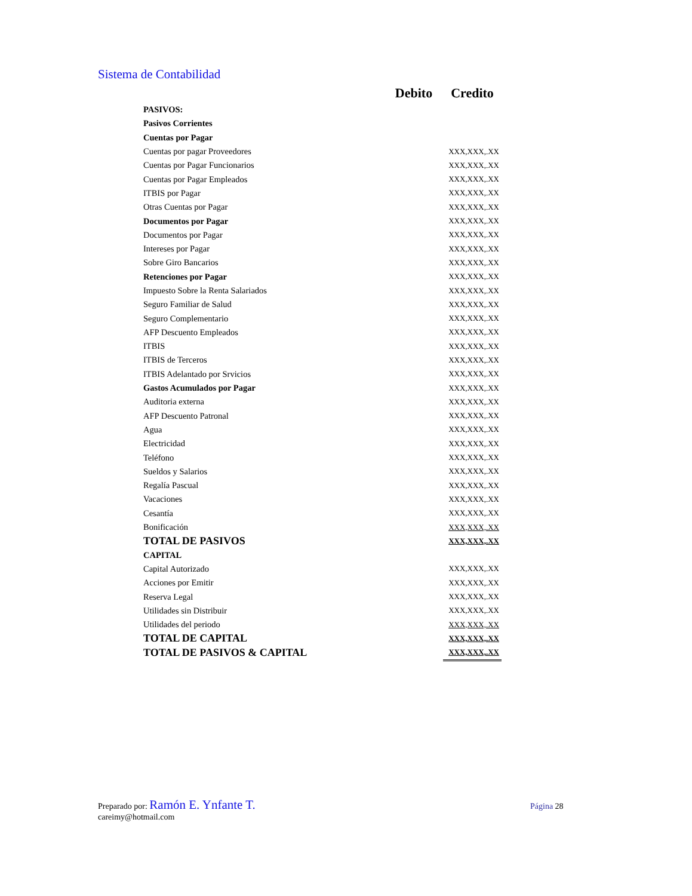Sistema de Contabilidad
| | Debito | Credito |
| --- | --- | --- |
| PASIVOS: | | |
| Pasivos Corrientes | | |
| Cuentas por Pagar | | |
| Cuentas por pagar Proveedores | | XXX,XXX,.XX |
| Cuentas por Pagar Funcionarios | | XXX,XXX,.XX |
| Cuentas por Pagar Empleados | | XXX,XXX,.XX |
| ITBIS por Pagar | | XXX,XXX,.XX |
| Otras Cuentas por Pagar | | XXX,XXX,.XX |
| Documentos por Pagar | | XXX,XXX,.XX |
| Documentos por Pagar | | XXX,XXX,.XX |
| Intereses por Pagar | | XXX,XXX,.XX |
| Sobre Giro Bancarios | | XXX,XXX,.XX |
| Retenciones por Pagar | | XXX,XXX,.XX |
| Impuesto Sobre la Renta Salariados | | XXX,XXX,.XX |
| Seguro Familiar de Salud | | XXX,XXX,.XX |
| Seguro Complementario | | XXX,XXX,.XX |
| AFP Descuento Empleados | | XXX,XXX,.XX |
| ITBIS | | XXX,XXX,.XX |
| ITBIS de Terceros | | XXX,XXX,.XX |
| ITBIS Adelantado por Srvicios | | XXX,XXX,.XX |
| Gastos Acumulados por Pagar | | XXX,XXX,.XX |
| Auditoria externa | | XXX,XXX,.XX |
| AFP Descuento Patronal | | XXX,XXX,.XX |
| Agua | | XXX,XXX,.XX |
| Electricidad | | XXX,XXX,.XX |
| Teléfono | | XXX,XXX,.XX |
| Sueldos y Salarios | | XXX,XXX,.XX |
| Regalía Pascual | | XXX,XXX,.XX |
| Vacaciones | | XXX,XXX,.XX |
| Cesantía | | XXX,XXX,.XX |
| Bonificación | | XXX,XXX,.XX |
| TOTAL DE PASIVOS | | XXX,XXX,.XX |
| CAPITAL | | |
| Capital Autorizado | | XXX,XXX,.XX |
| Acciones por Emitir | | XXX,XXX,.XX |
| Reserva Legal | | XXX,XXX,.XX |
| Utilidades sin Distribuir | | XXX,XXX,.XX |
| Utilidades del periodo | | XXX,XXX,.XX |
| TOTAL DE CAPITAL | | XXX,XXX,.XX |
| TOTAL DE PASIVOS & CAPITAL | | XXX,XXX,.XX |
Preparado por: Ramón E. Ynfante T.
careimy@hotmail.com
Página 28